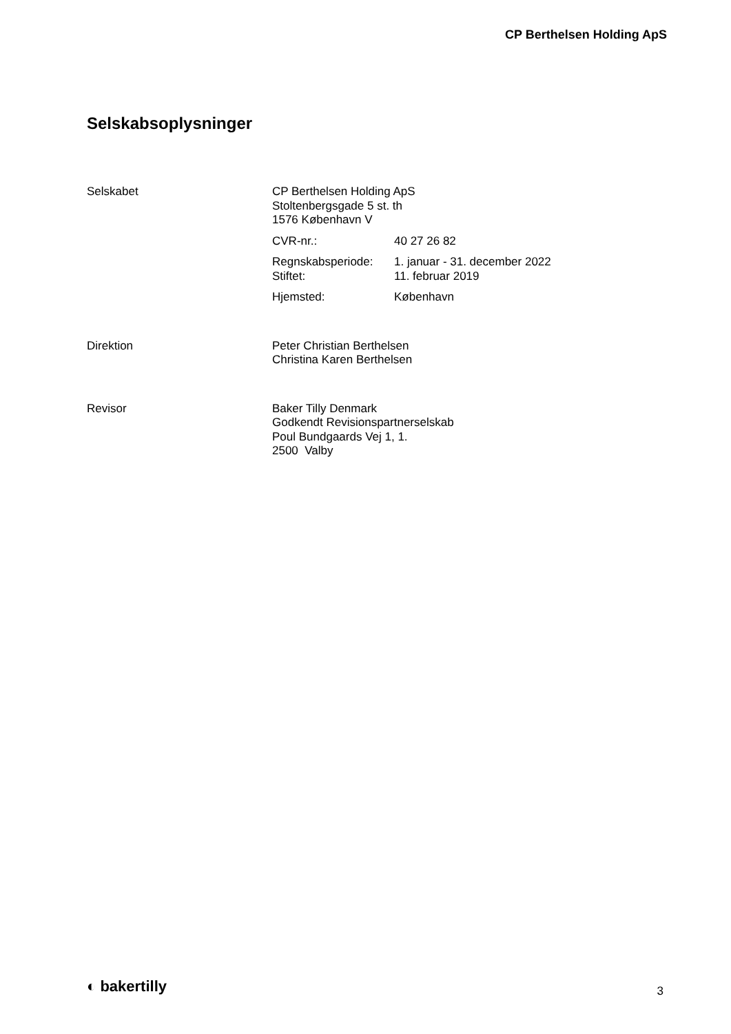CP Berthelsen Holding ApS
Selskabsoplysninger
Selskabet CP Berthelsen Holding ApS
Stoltenbergsgade 5 st. th
1576 København V
CVR-nr.: 40 27 26 82
Regnskabsperiode:
Stiftet:
1. januar - 31. december 2022
11. februar 2019
Hjemsted: København
Direktion Peter Christian Berthelsen
Christina Karen Berthelsen
Revisor Baker Tilly Denmark
Godkendt Revisionspartnerselskab
Poul Bundgaards Vej 1, 1.
2500 Valby
◐ bakertilly 3